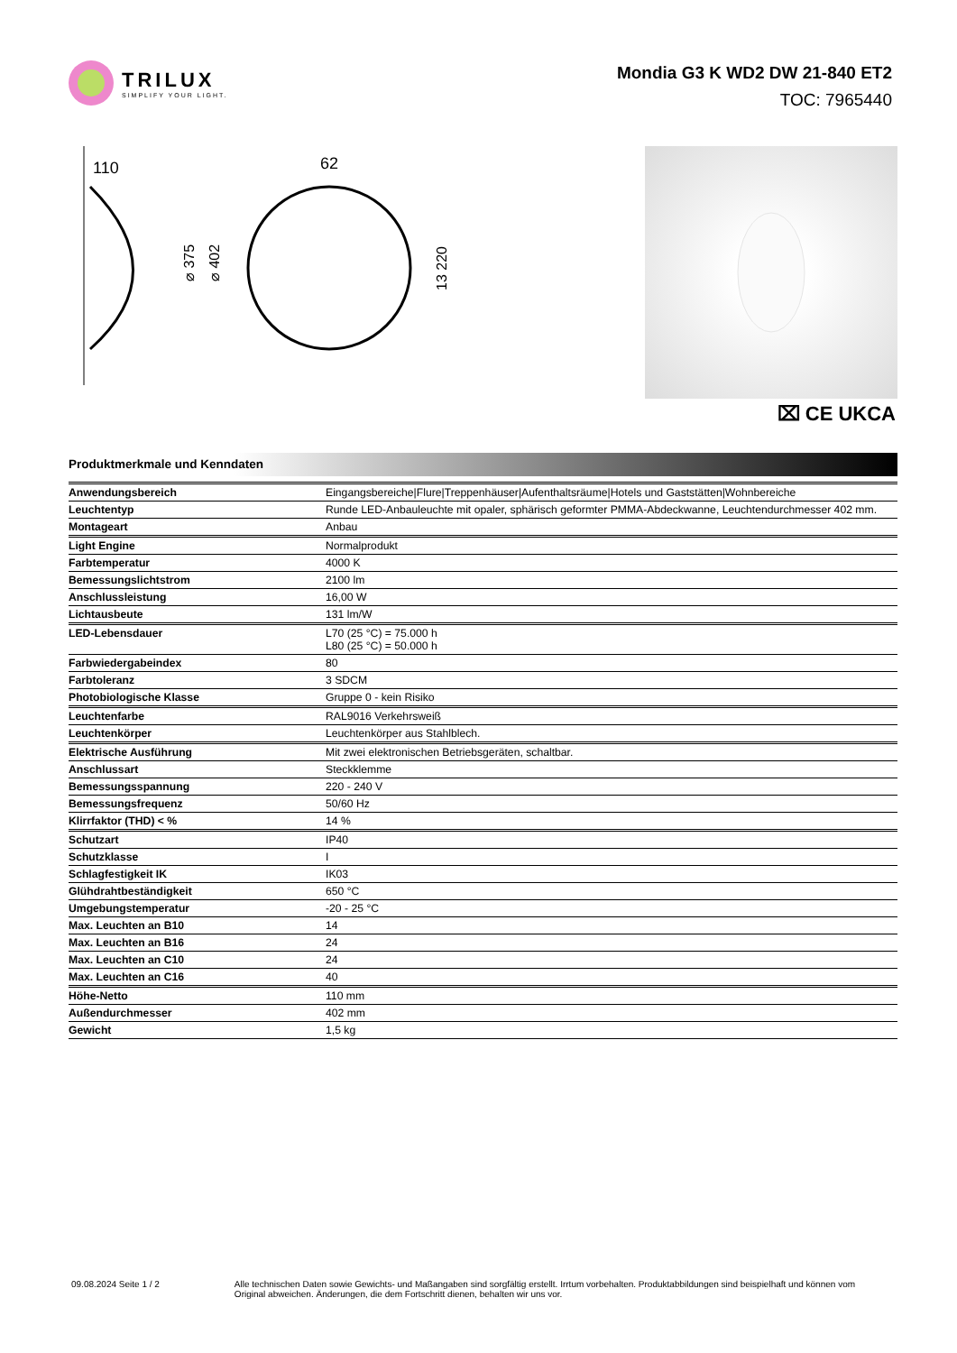TRILUX
SIMPLIFY YOUR LIGHT.
Mondia G3 K WD2 DW 21-840 ET2
TOC: 7965440
110
⌀ 375
⌀ 402
62
13 220
⌧ CE UKCA
Produktmerkmale und Kenndaten
| Anwendungsbereich | Eingangsbereiche/Flure/Treppenhäuser/Aufenthaltsräume/Hotels und Gaststätten/Wohnbereiche |
| Leuchtentyp | Runde LED-Anbauleuchte mit opaler, sphärisch geformter PMMA-Abdeckwanne, Leuchtendurchmesser 402 mm. |
| Montageart | Anbau |
| Light Engine | Normalprodukt |
| Farbtemperatur | 4000 K |
| Bemessungslichtstrom | 2100 lm |
| Anschlussleistung | 16,00 W |
| Lichtausbeute | 131 lm/W |
| LED-Lebensdauer | L70 (25 °C) = 75.000 h L80 (25 °C) = 50.000 h |
| Farbwiedergabeindex | 80 |
| Farbtoleranz | 3 SDCM |
| Photobiologische Klasse | Gruppe 0 - kein Risiko |
| Leuchtenfarbe | RAL9016 Verkehrsweiß |
| Leuchtenkörper | Leuchtenkörper aus Stahlblech. |
| Elektrische Ausführung | Mit zwei elektronischen Betriebsgeräten, schaltbar. |
| Anschlussart | Steckklemme |
| Bemessungsspannung | 220 - 240 V |
| Bemessungsfrequenz | 50/60 Hz |
| Klirrfaktor (THD) < % | 14 % |
| Schutzart | IP40 |
| Schutzklasse | I |
| Schlagfestigkeit IK | IK03 |
| Glühdrahtbeständigkeit | 650 °C |
| Umgebungstemperatur | -20 - 25 °C |
| Max. Leuchten an B10 | 14 |
| Max. Leuchten an B16 | 24 |
| Max. Leuchten an C10 | 24 |
| Max. Leuchten an C16 | 40 |
| Höhe-Netto | 110 mm |
| Außendurchmesser | 402 mm |
| Gewicht | 1,5 kg |
09.08.2024 Seite 1 / 2 Alle technischen Daten sowie Gewichts- und Maßangaben sind sorgfältig erstellt. Irrtum vorbehalten. Produktabbildungen sind beispielhaft und können vom Original abweichen. Änderungen, die dem Fortschritt dienen, behalten wir uns vor.